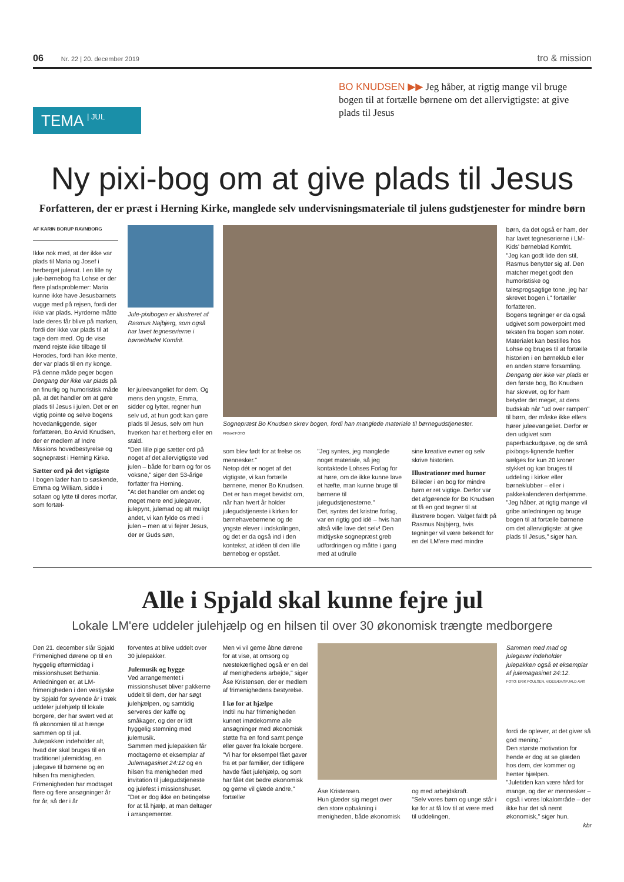06 Nr. 22 | 20. december 2019 tro & mission
TEMA | JUL
BO KNUDSEN ▶▶ Jeg håber, at rigtig mange vil bruge bogen til at fortælle børnene om det allervigtigste: at give plads til Jesus
Ny pixi-bog om at give plads til Jesus
Forfatteren, der er præst i Herning Kirke, manglede selv undervisningsmateriale til julens gudstjenester for mindre børn
AF KARIN BORUP RAVNBORG
Ikke nok med, at der ikke var plads til Maria og Josef i herberget julenat. I en lille ny jule-børnebog fra Lohse er der flere pladsproblemer: Maria kunne ikke have Jesusbarnets vugge med på rejsen, fordi der ikke var plads. Hyrderne måtte lade deres får blive på marken, fordi der ikke var plads til at tage dem med. Og de vise mænd rejste ikke tilbage til Herodes, fordi han ikke mente, der var plads til en ny konge.
På denne måde peger bogen Dengang der ikke var plads på en finurlig og humoristisk måde på, at det handler om at gøre plads til Jesus i julen. Det er en vigtig pointe og selve bogens hovedanliggende, siger forfatteren, Bo Arvid Knudsen, der er medlem af Indre Missions hovedbestyrelse og sognepræst i Herning Kirke.
Sætter ord på det vigtigste
I bogen lader han to søskende, Emma og William, sidde i sofaen og lytte til deres morfar, som fortæl-
Jule-pixibogen er illustreret af Rasmus Najbjerg, som også har lavet tegneserierne i børnebladet Komfrit.
ler juleevangeliet for dem. Og mens den yngste, Emma, sidder og lytter, regner hun selv ud, at hun godt kan gøre plads til Jesus, selv om hun hverken har et herberg eller en stald.
"Den lille pige sætter ord på noget af det allervigtigste ved julen – både for børn og for os voksne," siger den 53-årige forfatter fra Herning.
"At det handler om andet og meget mere end julegaver, julepynt, julemad og alt muligt andet, vi kan fylde os med i julen – men at vi fejrer Jesus, der er Guds søn,
Sognepræst Bo Knudsen skrev bogen, fordi han manglede materiale til børnegudstjenester. PRIVATFOTO
som blev født for at frelse os mennesker."
Netop dét er noget af det vigtigste, vi kan fortælle børnene, mener Bo Knudsen. Det er han meget bevidst om, når han hvert år holder julegudstjeneste i kirken for børnehavebørnene og de yngste elever i indskolingen, og det er da også ind i den kontekst, at idéen til den lille børnebog er opstået.
"Jeg syntes, jeg manglede noget materiale, så jeg kontaktede Lohses Forlag for at høre, om de ikke kunne lave et hæfte, man kunne bruge til børnene til julegudstjenesterne."
Det, syntes det kristne forlag, var en rigtig god idé – hvis han altså ville lave det selv! Den midtjyske sognepræst greb udfordringen og måtte i gang med at udrulle
sine kreative evner og selv skrive historien.
Illustrationer med humor
Billeder i en bog for mindre børn er ret vigtige. Derfor var det afgørende for Bo Knudsen at få en god tegner til at illustrere bogen. Valget faldt på Rasmus Najbjerg, hvis tegninger vil være bekendt for en del LM'ere med mindre
børn, da det også er ham, der har lavet tegneserierne i LM-Kids' børneblad Komfrit.
"Jeg kan godt lide den stil, Rasmus benytter sig af. Den matcher meget godt den humoristiske og talesprogsagtige tone, jeg har skrevet bogen i," fortæller forfatteren.
Bogens tegninger er da også udgivet som powerpoint med teksten fra bogen som noter. Materialet kan bestilles hos Lohse og bruges til at fortælle historien i en børneklub eller en anden større forsamling.
Dengang der ikke var plads er den første bog, Bo Knudsen har skrevet, og for ham betyder det meget, at dens budskab når "ud over rampen" til børn, der måske ikke ellers hører juleevangeliet. Derfor er den udgivet som paperbackudgave, og de små pixibogs-lignende hæfter sælges for kun 20 kroner stykket og kan bruges til uddeling i kirker eller børneklubber – eller i pakkekalenderen derhjemme.
"Jeg håber, at rigtig mange vil gribe anledningen og bruge bogen til at fortælle børnene om det allervigtigste: at give plads til Jesus," siger han.
Alle i Spjald skal kunne fejre jul
Lokale LM'ere uddeler julehjælp og en hilsen til over 30 økonomisk trængte medborgere
Den 21. december slår Spjald Frimenighed dørene op til en hyggelig eftermiddag i missionshuset Bethania.
Anledningen er, at LM-frimenigheden i den vestjyske by Spjald for syvende år i træk uddeler julehjælp til lokale borgere, der har svært ved at få økonomien til at hænge sammen op til jul.
Julepakken indeholder alt, hvad der skal bruges til en traditionel julemiddag, en julegave til børnene og en hilsen fra menigheden.
Frimenigheden har modtaget flere og flere ansøgninger år for år, så der i år
forventes at blive uddelt over 30 julepakker.
Julemusik og hygge
Ved arrangementet i missionshuset bliver pakkerne uddelt til dem, der har søgt julehjælpen, og samtidig serveres der kaffe og småkager, og der er lidt hyggelig stemning med julemusik.
Sammen med julepakken får modtagerne et eksemplar af Julemagasinet 24:12 og en hilsen fra menigheden med invitation til julegudstjeneste og julefest i missionshuset.
"Det er dog ikke en betingelse for at få hjælp, at man deltager i arrangementer.
Men vi vil gerne åbne dørene for at vise, at omsorg og næstekærlighed også er en del af menighedens arbejde," siger Åse Kristensen, der er medlem af frimenighedens bestyrelse.
I kø for at hjælpe
Indtil nu har frimenigheden kunnet imødekomme alle ansøgninger med økonomisk støtte fra en fond samt penge eller gaver fra lokale borgere.
"Vi har for eksempel fået gaver fra et par familier, der tidligere havde fået julehjælp, og som har fået det bedre økonomisk og gerne vil glæde andre," fortæller
Åse Kristensen.
Hun glæder sig meget over den store opbakning i menigheden, både økonomisk
og med arbejdskraft.
"Selv vores børn og unge står i kø for at få lov til at være med til uddelingen,
Sammen med mad og julegaver indeholder julepakken også et eksemplar af julemagasinet 24:12.
FOTO: ERIK POULSEN, VIDEBÆK/SPJALD AVIS
fordi de oplever, at det giver så god mening."
Den største motivation for hende er dog at se glæden hos dem, der kommer og henter hjælpen.
"Juletiden kan være hård for mange, og der er mennesker – også i vores lokalområde – der ikke har det så nemt økonomisk," siger hun.
kbr